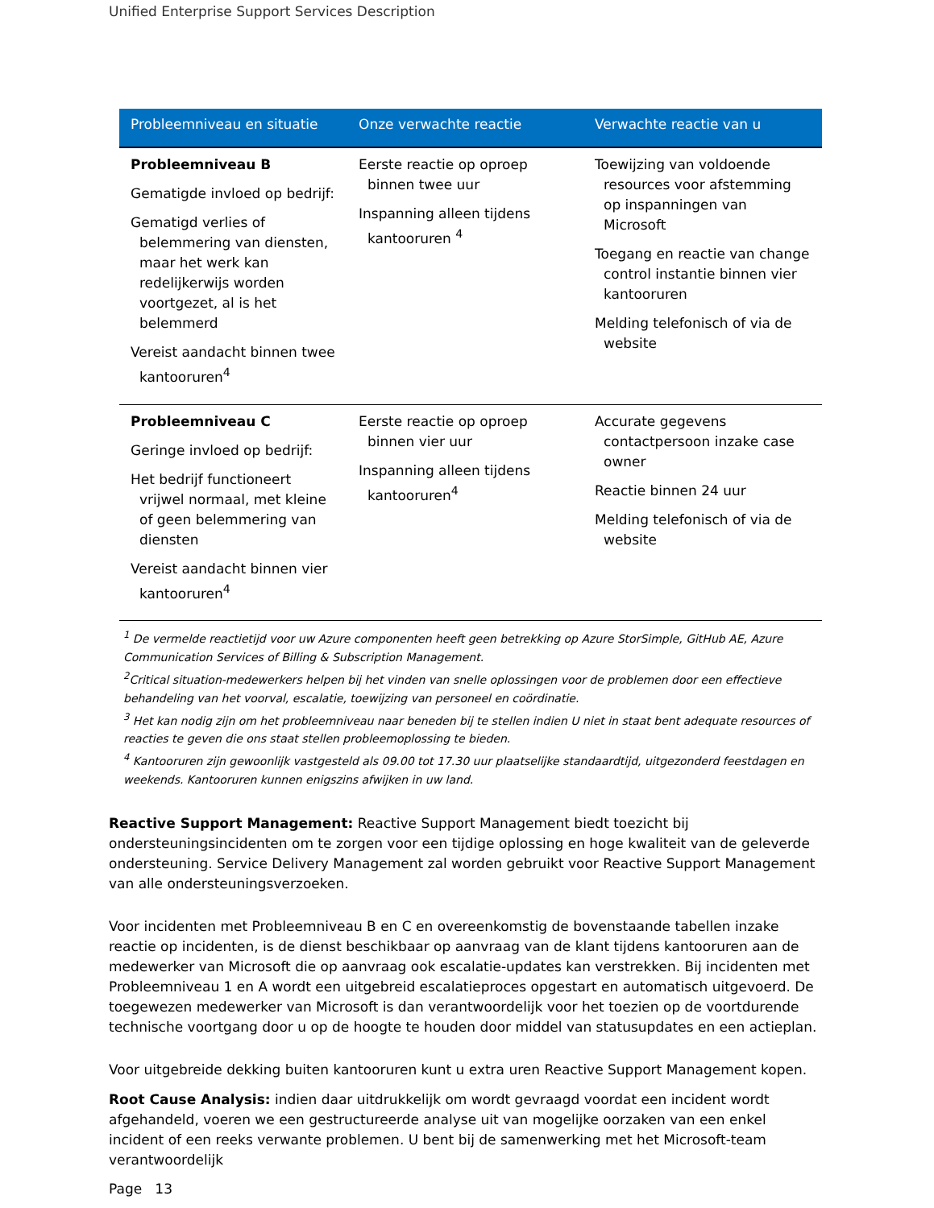Unified Enterprise Support Services Description
| Probleemniveau en situatie | Onze verwachte reactie | Verwachte reactie van u |
| --- | --- | --- |
| Probleemniveau B Gematigde invloed op bedrijf: Gematigd verlies of belemmering van diensten, maar het werk kan redelijkerwijs worden voortgezet, al is het belemmerd Vereist aandacht binnen twee kantooruren<sup>4</sup> | Eerste reactie op oproep binnen twee uur Inspanning alleen tijdens kantooruren <sup>4</sup> | Toewijzing van voldoende resources voor afstemming op inspanningen van Microsoft Toegang en reactie van change control instantie binnen vier kantooruren Melding telefonisch of via de website |
| Probleemniveau C Geringe invloed op bedrijf: Het bedrijf functioneert vrijwel normaal, met kleine of geen belemmering van diensten Vereist aandacht binnen vier kantooruren<sup>4</sup> | Eerste reactie op oproep binnen vier uur Inspanning alleen tijdens kantooruren<sup>4</sup> | Accurate gegevens contactpersoon inzake case owner Reactie binnen 24 uur Melding telefonisch of via de website |
<sup>1</sup> De vermelde reactietijd voor uw Azure componenten heeft geen betrekking op Azure StorSimple, GitHub AE, Azure Communication Services of Billing & Subscription Management.
<sup>2</sup> Critical situation-medewerkers helpen bij het vinden van snelle oplossingen voor de problemen door een effectieve behandeling van het voorval, escalatie, toewijzing van personeel en coördinatie.
<sup>3</sup> Het kan nodig zijn om het probleemniveau naar beneden bij te stellen indien U niet in staat bent adequate resources of reacties te geven die ons staat stellen probleemoplossing te bieden.
<sup>4</sup> Kantooruren zijn gewoonlijk vastgesteld als 09.00 tot 17.30 uur plaatselijke standaardtijd, uitgezonderd feestdagen en weekends. Kantooruren kunnen enigszins afwijken in uw land.
Reactive Support Management: Reactive Support Management biedt toezicht bij ondersteuningsincidenten om te zorgen voor een tijdige oplossing en hoge kwaliteit van de geleverde ondersteuning. Service Delivery Management zal worden gebruikt voor Reactive Support Management van alle ondersteuningsverzoeken.
Voor incidenten met Probleemniveau B en C en overeenkomstig de bovenstaande tabellen inzake reactie op incidenten, is de dienst beschikbaar op aanvraag van de klant tijdens kantooruren aan de medewerker van Microsoft die op aanvraag ook escalatie-updates kan verstrekken. Bij incidenten met Probleemniveau 1 en A wordt een uitgebreid escalatieproces opgestart en automatisch uitgevoerd. De toegewezen medewerker van Microsoft is dan verantwoordelijk voor het toezien op de voortdurende technische voortgang door u op de hoogte te houden door middel van statusupdates en een actieplan.
Voor uitgebreide dekking buiten kantooruren kunt u extra uren Reactive Support Management kopen.
Root Cause Analysis: indien daar uitdrukkelijk om wordt gevraagd voordat een incident wordt afgehandeld, voeren we een gestructureerde analyse uit van mogelijke oorzaken van een enkel incident of een reeks verwante problemen. U bent bij de samenwerking met het Microsoft-team verantwoordelijk
Page 13